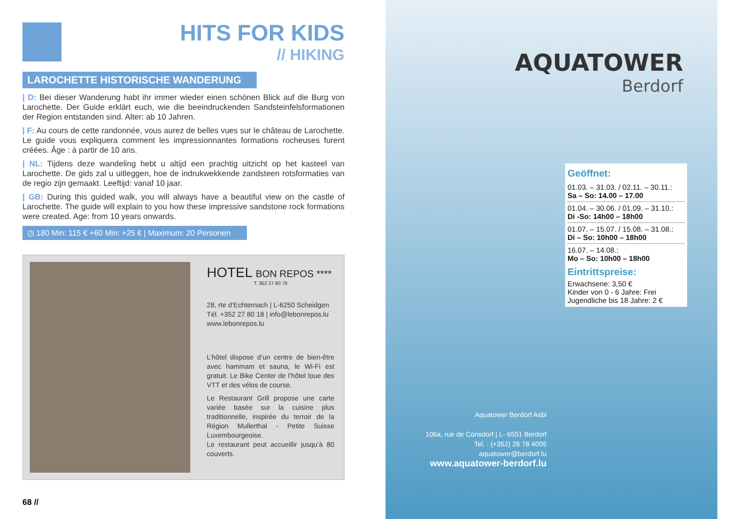HITS FOR KIDS
// HIKING
LAROCHETTE HISTORISCHE WANDERUNG
| D: Bei dieser Wanderung habt ihr immer wieder einen schönen Blick auf die Burg von Larochette. Der Guide erklärt euch, wie die beeindruckenden Sandsteinfelsformationen der Region entstanden sind. Alter: ab 10 Jahren.
| F: Au cours de cette randonnée, vous aurez de belles vues sur le château de Larochette. Le guide vous expliquera comment les impressionnantes formations rocheuses furent créées. Âge : à partir de 10 ans.
| NL: Tijdens deze wandeling hebt u altijd een prachtig uitzicht op het kasteel van Larochette. De gids zal u uitleggen, hoe de indrukwekkende zandsteen rotsformaties van de regio zijn gemaakt. Leeftijd: vanaf 10 jaar.
| GB: During this guided walk, you will always have a beautiful view on the castle of Larochette. The guide will explain to you how these impressive sandstone rock formations were created. Age: from 10 years onwards.
◷ 180 Min: 115 € +60 Min: +25 € | Maximum: 20 Personen
HOTEL BON REPOS ****
T. 352 27 80 78
28, rte d’Echternach | L-6250 Scheidgen
Tél. +352 27 80 18 | info@lebonrepos.lu
www.lebonrepos.lu
L’hôtel dispose d’un centre de bien-être avec hammam et sauna, le Wi-Fi est gratuit. Le Bike Center de l’hôtel loue des VTT et des vélos de course.
Le Restaurant Grill propose une carte variée basée sur la cuisine plus traditionnelle, inspirée du terroir de la Région Mullerthal - Petite Suisse Luxembourgeoise.
Le restaurant peut accueillir jusqu’à 80 couverts.
68 //
AQUATOWER
Berdorf
Geöffnet:
01.03. – 31.03. / 02.11. – 30.11.:
Sa – So: 14.00 – 17.00
01.04. – 30.06. / 01.09. – 31.10.:
Di -So: 14h00 – 18h00
01.07. – 15.07. / 15.08. – 31.08.:
Di – So: 10h00 – 18h00
16.07. – 14.08.:
Mo – So: 10h00 – 18h00
Eintrittspreise:
Erwachsene: 3,50 €
Kinder von 0 - 6 Jahre: Frei
Jugendliche bis 18 Jahre: 2 €
Aquatower Berdorf Asbl
106a, rue de Consdorf | L- 6551 Berdorf
Tel. : (+352) 26 78 4005
aquatower@berdorf.lu
www.aquatower-berdorf.lu